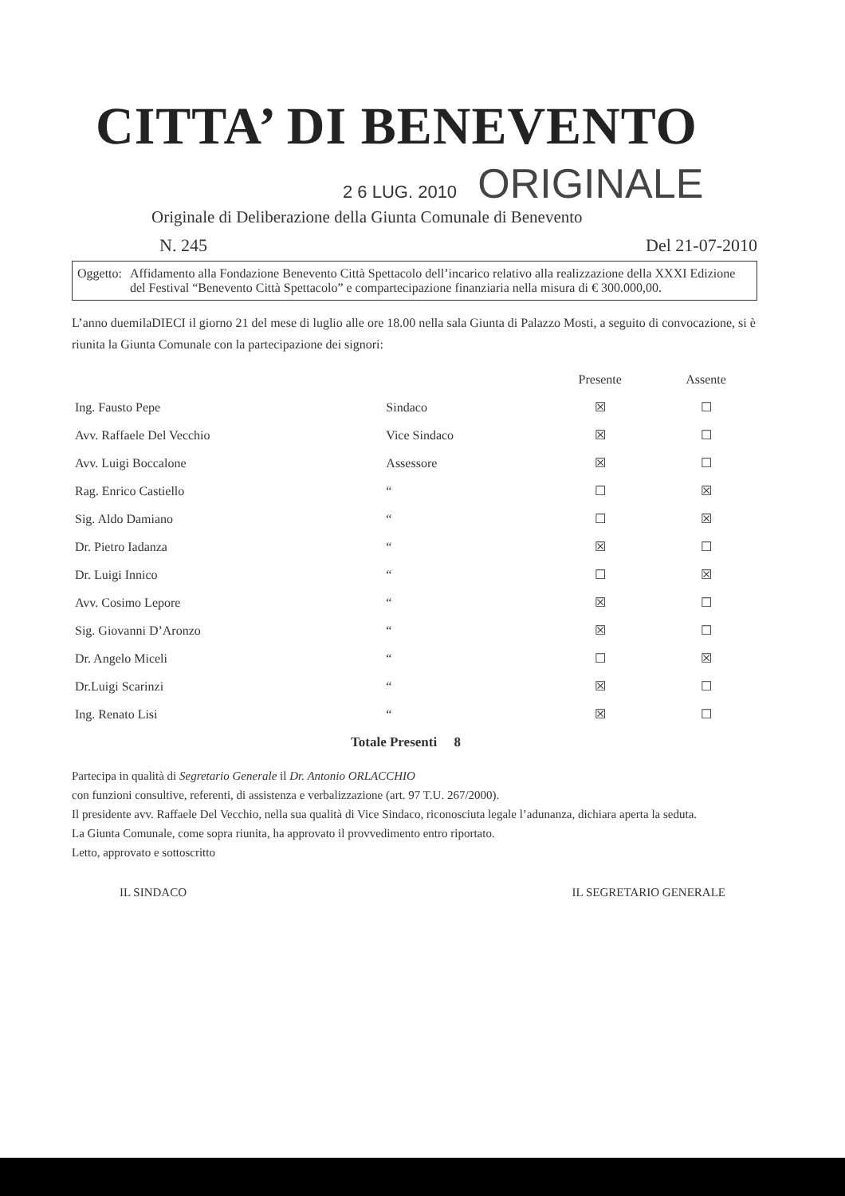CITTA’ DI BENEVENTO
2 6 LUG. 2010 ORIGINALE
Originale di Deliberazione della Giunta Comunale di Benevento
N. 245 Del 21-07-2010
Oggetto: Affidamento alla Fondazione Benevento Città Spettacolo dell’incarico relativo alla realizzazione della XXXI Edizione del Festival “Benevento Città Spettacolo” e compartecipazione finanziaria nella misura di € 300.000,00.
L’anno duemilaDIECI il giorno 21 del mese di luglio alle ore 18.00 nella sala Giunta di Palazzo Mosti, a seguito di convocazione, si è riunita la Giunta Comunale con la partecipazione dei signori:
| | | Presente | Assente |
| --- | --- | --- | --- |
| Ing. Fausto Pepe | Sindaco | ☒ | ☐ |
| Avv. Raffaele Del Vecchio | Vice Sindaco | ☒ | ☐ |
| Avv. Luigi Boccalone | Assessore | ☒ | ☐ |
| Rag. Enrico Castiello | “ | ☐ | ☒ |
| Sig. Aldo Damiano | “ | ☐ | ☒ |
| Dr. Pietro Iadanza | “ | ☒ | ☐ |
| Dr. Luigi Innico | “ | ☐ | ☒ |
| Avv. Cosimo Lepore | “ | ☒ | ☐ |
| Sig. Giovanni D’Aronzo | “ | ☒ | ☐ |
| Dr. Angelo Miceli | “ | ☐ | ☒ |
| Dr.Luigi Scarinzi | “ | ☒ | ☐ |
| Ing. Renato Lisi | “ | ☒ | ☐ |
Totale Presenti 8
Partecipa in qualità di Segretario Generale il Dr. Antonio ORLACCHIO
con funzioni consultive, referenti, di assistenza e verbalizzazione (art. 97 T.U. 267/2000).
Il presidente avv. Raffaele Del Vecchio, nella sua qualità di Vice Sindaco, riconosciuta legale l’adunanza, dichiara aperta la seduta.
La Giunta Comunale, come sopra riunita, ha approvato il provvedimento entro riportato.
Letto, approvato e sottoscritto
IL SINDACO IL SEGRETARIO GENERALE